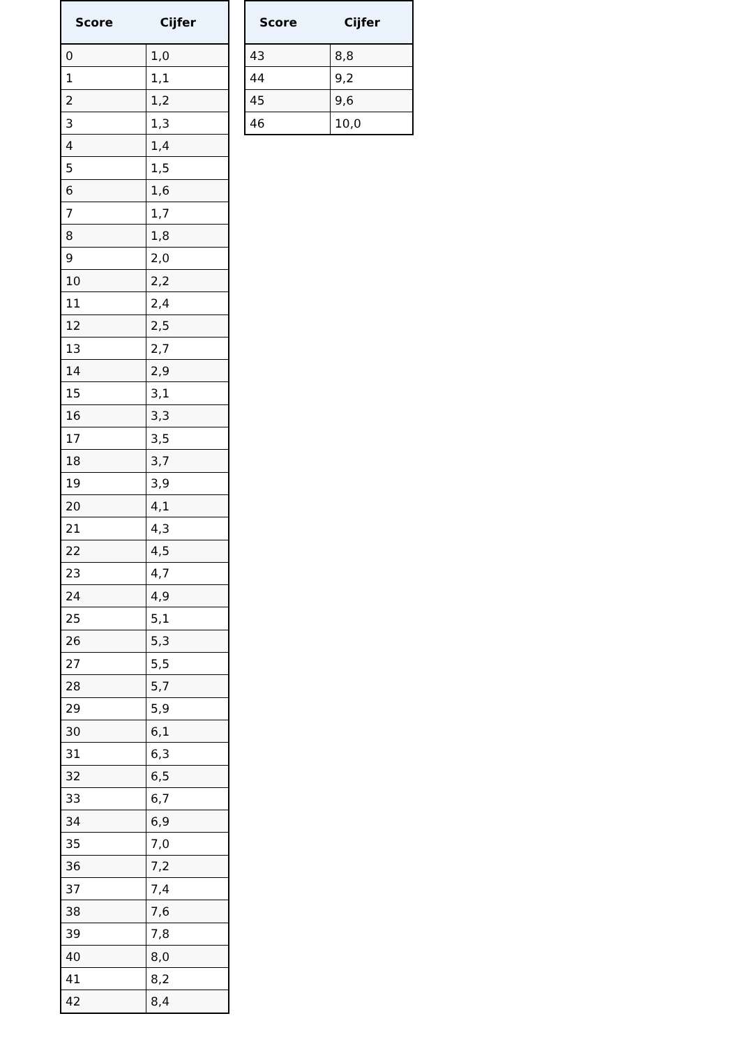| Score | Cijfer |
| --- | --- |
| 0 | 1,0 |
| 1 | 1,1 |
| 2 | 1,2 |
| 3 | 1,3 |
| 4 | 1,4 |
| 5 | 1,5 |
| 6 | 1,6 |
| 7 | 1,7 |
| 8 | 1,8 |
| 9 | 2,0 |
| 10 | 2,2 |
| 11 | 2,4 |
| 12 | 2,5 |
| 13 | 2,7 |
| 14 | 2,9 |
| 15 | 3,1 |
| 16 | 3,3 |
| 17 | 3,5 |
| 18 | 3,7 |
| 19 | 3,9 |
| 20 | 4,1 |
| 21 | 4,3 |
| 22 | 4,5 |
| 23 | 4,7 |
| 24 | 4,9 |
| 25 | 5,1 |
| 26 | 5,3 |
| 27 | 5,5 |
| 28 | 5,7 |
| 29 | 5,9 |
| 30 | 6,1 |
| 31 | 6,3 |
| 32 | 6,5 |
| 33 | 6,7 |
| 34 | 6,9 |
| 35 | 7,0 |
| 36 | 7,2 |
| 37 | 7,4 |
| 38 | 7,6 |
| 39 | 7,8 |
| 40 | 8,0 |
| 41 | 8,2 |
| 42 | 8,4 |
| Score | Cijfer |
| --- | --- |
| 43 | 8,8 |
| 44 | 9,2 |
| 45 | 9,6 |
| 46 | 10,0 |